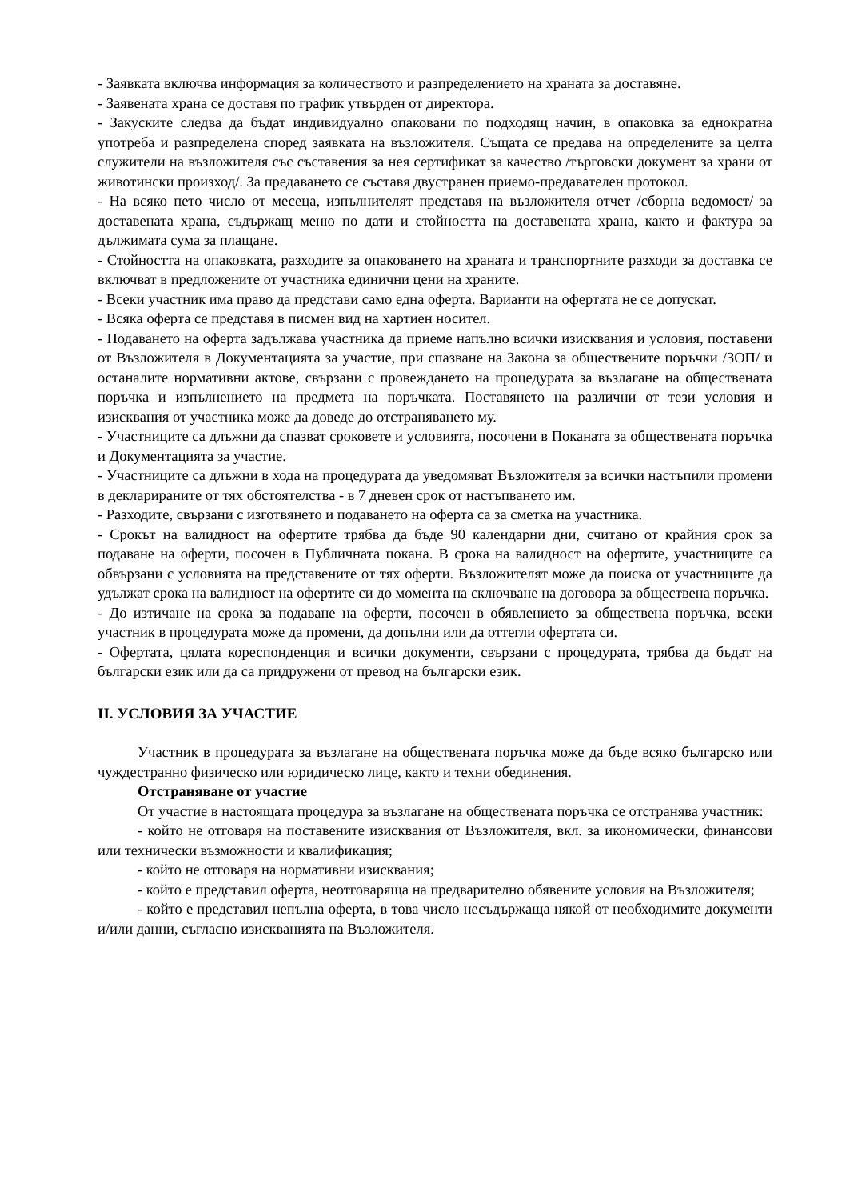- Заявката включва информация за количеството и разпределението на храната за доставяне.
- Заявената храна се доставя по график утвърден от директора.
- Закуските следва да бъдат индивидуално опаковани по подходящ начин, в опаковка за еднократна употреба и разпределена според заявката на възложителя. Същата се предава на определените за целта служители на възложителя със съставения за нея сертификат за качество /търговски документ за храни от животински произход/. За предаването се съставя двустранен приемо-предавателен протокол.
- На всяко пето число от месеца, изпълнителят представя на възложителя отчет /сборна ведомост/ за доставената храна, съдържащ меню по дати и стойността на доставената храна, както и фактура за дължимата сума за плащане.
- Стойността на опаковката, разходите за опаковането на храната и транспортните разходи за доставка се включват в предложените от участника единични цени на храните.
- Всеки участник има право да представи само една оферта. Варианти на офертата не се допускат.
- Всяка оферта се представя в писмен вид на хартиен носител.
- Подаването на оферта задължава участника да приеме напълно всички изисквания и условия, поставени от Възложителя в Документацията за участие, при спазване на Закона за обществените поръчки /ЗОП/ и останалите нормативни актове, свързани с провеждането на процедурата за възлагане на обществената поръчка и изпълнението на предмета на поръчката. Поставянето на различни от тези условия и изисквания от участника може да доведе до отстраняването му.
- Участниците са длъжни да спазват сроковете и условията, посочени в Поканата за обществената поръчка и Документацията за участие.
- Участниците са длъжни в хода на процедурата да уведомяват Възложителя за всички настъпили промени в декларираните от тях обстоятелства - в 7 дневен срок от настъпването им.
- Разходите, свързани с изготвянето и подаването на оферта са за сметка на участника.
- Срокът на валидност на офертите трябва да бъде 90 календарни дни, считано от крайния срок за подаване на оферти, посочен в Публичната покана. В срока на валидност на офертите, участниците са обвързани с условията на представените от тях оферти. Възложителят може да поиска от участниците да удължат срока на валидност на офертите си до момента на сключване на договора за обществена поръчка.
- До изтичане на срока за подаване на оферти, посочен в обявлението за обществена поръчка, всеки участник в процедурата може да промени, да допълни или да оттегли офертата си.
- Офертата, цялата кореспонденция и всички документи, свързани с процедурата, трябва да бъдат на български език или да са придружени от превод на български език.
II. УСЛОВИЯ ЗА УЧАСТИЕ
Участник в процедурата за възлагане на обществената поръчка може да бъде всяко българско или чуждестранно физическо или юридическо лице, както и техни обединения.
Отстраняване от участие
От участие в настоящата процедура за възлагане на обществената поръчка се отстранява участник:
- който не отговаря на поставените изисквания от Възложителя, вкл. за икономически, финансови или технически възможности и квалификация;
- който не отговаря на нормативни изисквания;
- който е представил оферта, неотговаряща на предварително обявените условия на Възложителя;
- който е представил непълна оферта, в това число несъдържаща някой от необходимите документи и/или данни, съгласно изискванията на Възложителя.